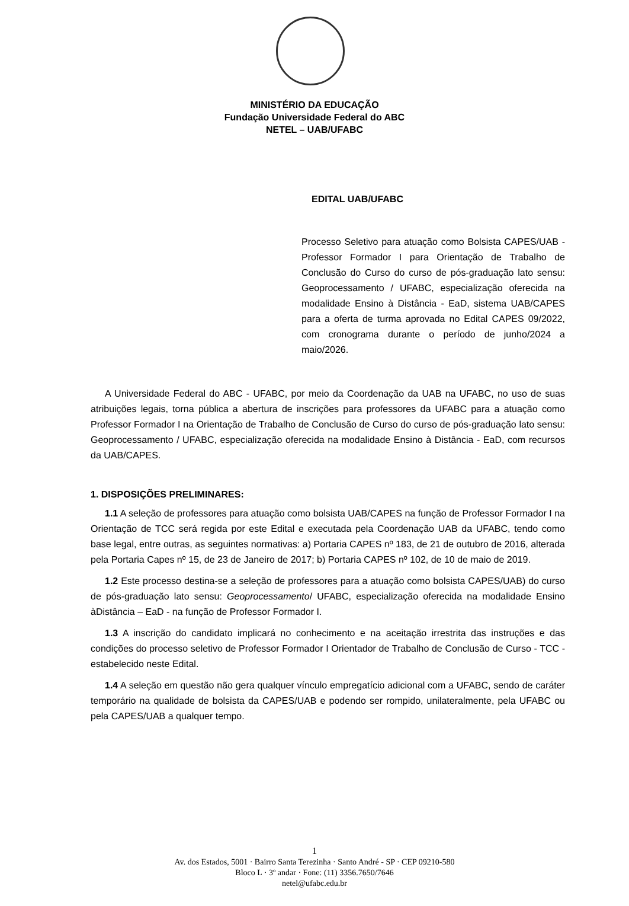MINISTÉRIO DA EDUCAÇÃO
Fundação Universidade Federal do ABC
NETEL – UAB/UFABC
EDITAL UAB/UFABC
Processo Seletivo para atuação como Bolsista CAPES/UAB - Professor Formador I para Orientação de Trabalho de Conclusão do Curso do curso de pós-graduação lato sensu: Geoprocessamento / UFABC, especialização oferecida na modalidade Ensino à Distância - EaD, sistema UAB/CAPES para a oferta de turma aprovada no Edital CAPES 09/2022, com cronograma durante o período de junho/2024 a maio/2026.
A Universidade Federal do ABC - UFABC, por meio da Coordenação da UAB na UFABC, no uso de suas atribuições legais, torna pública a abertura de inscrições para professores da UFABC para a atuação como Professor Formador I na Orientação de Trabalho de Conclusão de Curso do curso de pós-graduação lato sensu: Geoprocessamento / UFABC, especialização oferecida na modalidade Ensino à Distância - EaD, com recursos da UAB/CAPES.
1. DISPOSIÇÕES PRELIMINARES:
1.1 A seleção de professores para atuação como bolsista UAB/CAPES na função de Professor Formador I na Orientação de TCC será regida por este Edital e executada pela Coordenação UAB da UFABC, tendo como base legal, entre outras, as seguintes normativas: a) Portaria CAPES nº 183, de 21 de outubro de 2016, alterada pela Portaria Capes nº 15, de 23 de Janeiro de 2017; b) Portaria CAPES nº 102, de 10 de maio de 2019.
1.2 Este processo destina-se a seleção de professores para a atuação como bolsista CAPES/UAB) do curso de pós-graduação lato sensu: Geoprocessamento/ UFABC, especialização oferecida na modalidade Ensino àDistância – EaD - na função de Professor Formador I.
1.3 A inscrição do candidato implicará no conhecimento e na aceitação irrestrita das instruções e das condições do processo seletivo de Professor Formador I Orientador de Trabalho de Conclusão de Curso - TCC - estabelecido neste Edital.
1.4 A seleção em questão não gera qualquer vínculo empregatício adicional com a UFABC, sendo de caráter temporário na qualidade de bolsista da CAPES/UAB e podendo ser rompido, unilateralmente, pela UFABC ou pela CAPES/UAB a qualquer tempo.
1
Av. dos Estados, 5001 · Bairro Santa Terezinha · Santo André - SP · CEP 09210-580
Bloco L · 3º andar · Fone: (11) 3356.7650/7646
netel@ufabc.edu.br